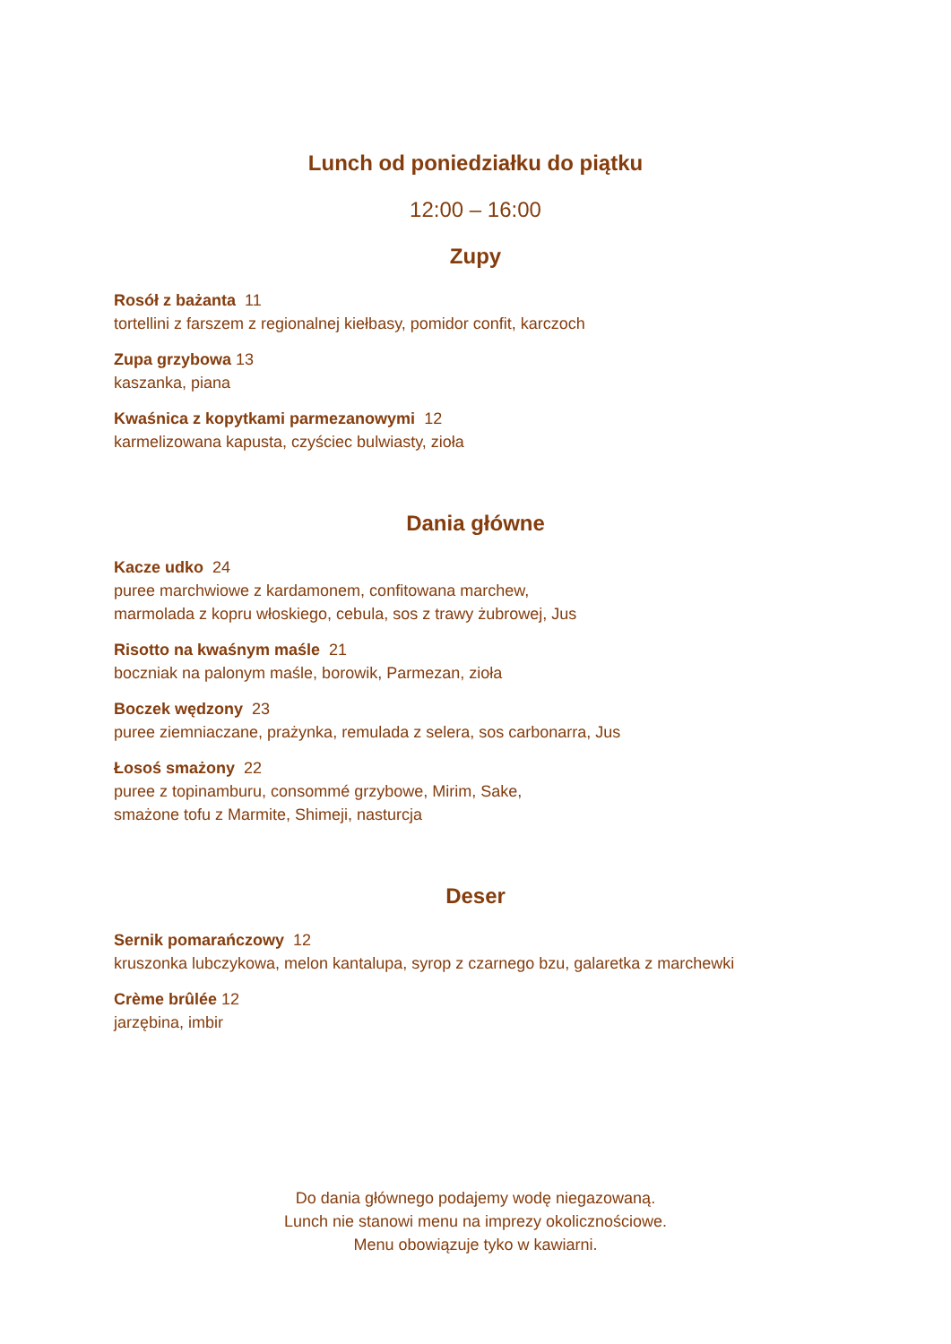Lunch od poniedziałku do piątku
12:00 – 16:00
Zupy
Rosół z bażanta 11
tortellini z farszem z regionalnej kiełbasy, pomidor confit, karczoch
Zupa grzybowa 13
kaszanka, piana
Kwaśnica z kopytkami parmezanowymi 12
karmelizowana kapusta, czyściec bulwiasty, zioła
Dania główne
Kacze udko 24
puree marchwiowe z kardamonem, confitowana marchew,
marmolada z kopru włoskiego, cebula, sos z trawy żubrowej, Jus
Risotto na kwaśnym maśle 21
boczniak na palonym maśle, borowik, Parmezan, zioła
Boczek wędzony 23
puree ziemniaczane, prażynka, remulada z selera, sos carbonarra, Jus
Łosoś smażony 22
puree z topinamburu, consommé grzybowe, Mirim, Sake,
smażone tofu z Marmite, Shimeji, nasturcja
Deser
Sernik pomarańczowy 12
kruszonka lubczykowa, melon kantalupa, syrop z czarnego bzu, galaretka z marchewki
Crème brûlée 12
jarzębina, imbir
Do dania głównego podajemy wodę niegazowaną.
Lunch nie stanowi menu na imprezy okolicznościowe.
Menu obowiązuje tyko w kawiarni.